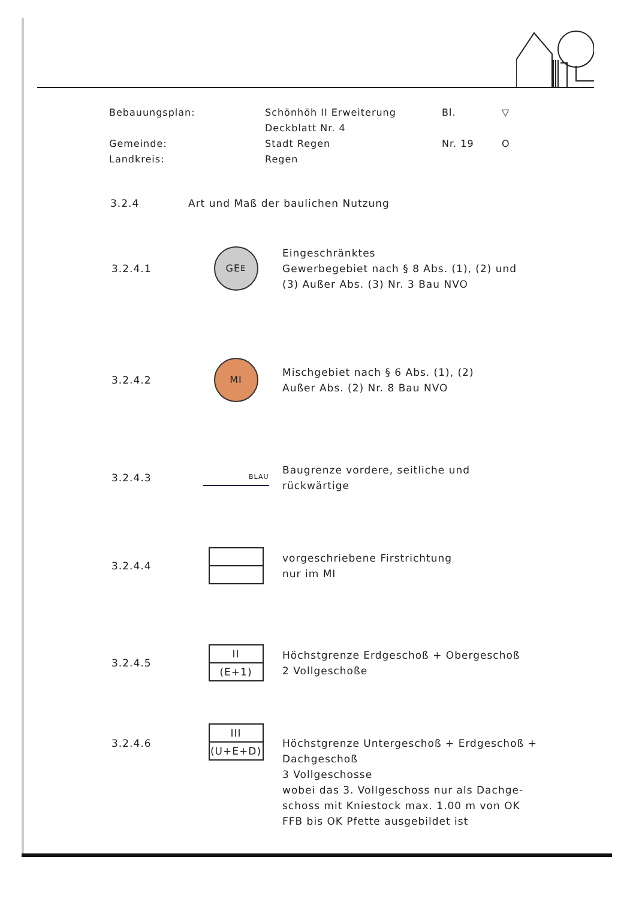Bebauungsplan:
Schönhöh II Erweiterung
Deckblatt Nr. 4
Bl.
▽
Gemeinde:
Landkreis:
Stadt Regen
Regen
Nr. 19
O
3.2.4 Art und Maß der baulichen Nutzung
3.2.4.1
GE E
Eingeschränktes
Gewerbegebiet nach § 8 Abs. (1), (2) und
(3) Außer Abs. (3) Nr. 3 Bau NVO
3.2.4.2
MI
Mischgebiet nach § 6 Abs. (1), (2)
Außer Abs. (2) Nr. 8 Bau NVO
3.2.4.3
BLAU
Baugrenze vordere, seitliche und
rückwärtige
3.2.4.4
vorgeschriebene Firstrichtung
nur im MI
3.2.4.5
II
(E+1)
Höchstgrenze Erdgeschoß + Obergeschoß
2 Vollgeschoße
3.2.4.6
III
(U+E+D)
Höchstgrenze Untergeschoß + Erdgeschoß +
Dachgeschoß
3 Vollgeschosse
wobei das 3. Vollgeschoss nur als Dachge-
schoss mit Kniestock max. 1.00 m von OK
FFB bis OK Pfette ausgebildet ist